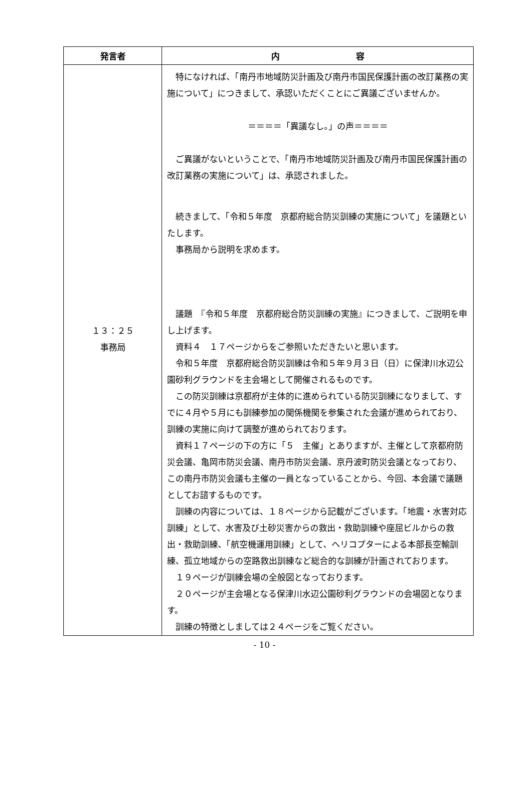| 発言者 | 内 容 |
| --- | --- |
| １３：２５ 事務局 | 特になければ、「南丹市地域防災計画及び南丹市国民保護計画の改訂業務の実施について」につきまして、承認いただくことにご異議ございませんか。 ＝＝＝＝「異議なし。」の声＝＝＝＝ ご異議がないということで、「南丹市地域防災計画及び南丹市国民保護計画の改訂業務の実施について」は、承認されました。 続きまして、「令和５年度 京都府総合防災訓練の実施について」を議題といたします。 事務局から説明を求めます。 議題 『令和５年度 京都府総合防災訓練の実施』につきまして、ご説明を申し上げます。 資料４ １７ページからをご参照いただきたいと思います。 令和５年度 京都府総合防災訓練は令和５年９月３日（日）に保津川水辺公園砂利グラウンドを主会場として開催されるものです。 この防災訓練は京都府が主体的に進められている防災訓練になりまして、すでに４月や５月にも訓練参加の関係機関を参集された会議が進められており、訓練の実施に向けて調整が進められております。 資料１７ページの下の方に「５ 主催」とありますが、主催として京都府防災会議、亀岡市防災会議、南丹市防災会議、京丹波町防災会議となっており、この南丹市防災会議も主催の一員となっていることから、今回、本会議で議題としてお諮するものです。 訓練の内容については、１８ページから記載がございます。「地震・水害対応訓練」として、水害及び土砂災害からの救出・救助訓練や座屈ビルからの救出・救助訓練、「航空機運用訓練」として、ヘリコプターによる本部長空輸訓練、孤立地域からの空路救出訓練など総合的な訓練が計画されております。 １９ページが訓練会場の全般図となっております。 ２０ページが主会場となる保津川水辺公園砂利グラウンドの会場図となります。 訓練の特徴としましては２４ページをご覧ください。 |
- 10 -